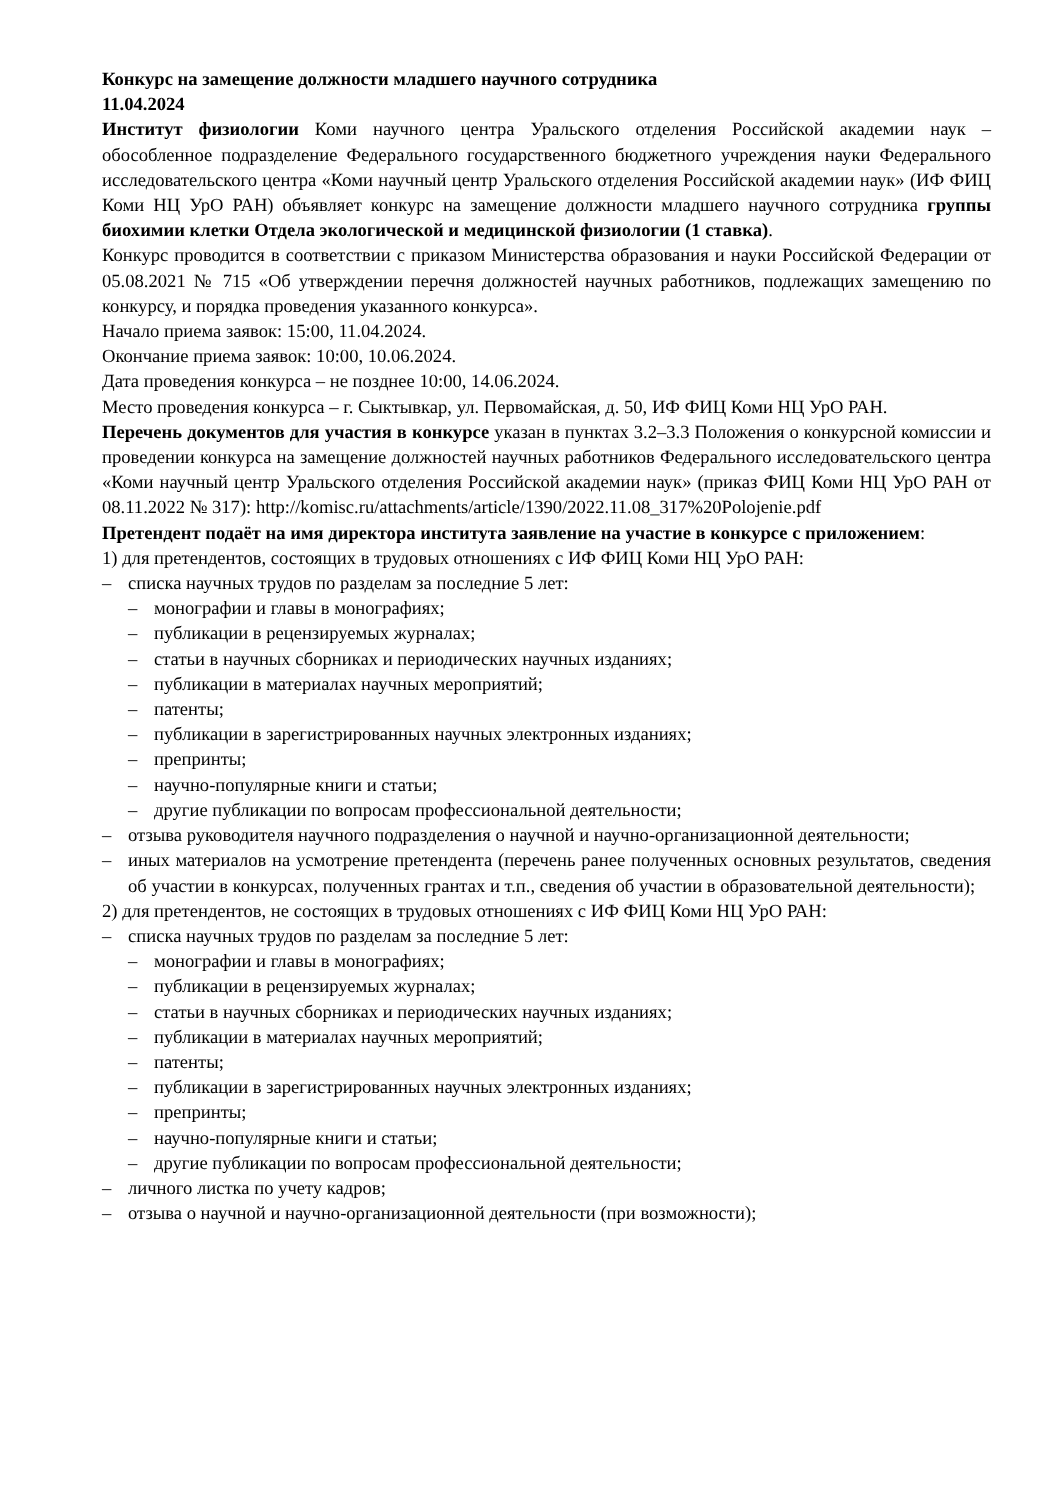Конкурс на замещение должности младшего научного сотрудника
11.04.2024
Институт физиологии Коми научного центра Уральского отделения Российской академии наук – обособленное подразделение Федерального государственного бюджетного учреждения науки Федерального исследовательского центра «Коми научный центр Уральского отделения Российской академии наук» (ИФ ФИЦ Коми НЦ УрО РАН) объявляет конкурс на замещение должности младшего научного сотрудника группы биохимии клетки Отдела экологической и медицинской физиологии (1 ставка).
Конкурс проводится в соответствии с приказом Министерства образования и науки Российской Федерации от 05.08.2021 № 715 «Об утверждении перечня должностей научных работников, подлежащих замещению по конкурсу, и порядка проведения указанного конкурса».
Начало приема заявок: 15:00, 11.04.2024.
Окончание приема заявок: 10:00, 10.06.2024.
Дата проведения конкурса – не позднее 10:00, 14.06.2024.
Место проведения конкурса – г. Сыктывкар, ул. Первомайская, д. 50, ИФ ФИЦ Коми НЦ УрО РАН.
Перечень документов для участия в конкурсе указан в пунктах 3.2–3.3 Положения о конкурсной комиссии и проведении конкурса на замещение должностей научных работников Федерального исследовательского центра «Коми научный центр Уральского отделения Российской академии наук» (приказ ФИЦ Коми НЦ УрО РАН от 08.11.2022 № 317): http://komisc.ru/attachments/article/1390/2022.11.08_317%20Polojenie.pdf
Претендент подаёт на имя директора института заявление на участие в конкурсе с приложением:
1) для претендентов, состоящих в трудовых отношениях с ИФ ФИЦ Коми НЦ УрО РАН:
– списка научных трудов по разделам за последние 5 лет:
– монографии и главы в монографиях;
– публикации в рецензируемых журналах;
– статьи в научных сборниках и периодических научных изданиях;
– публикации в материалах научных мероприятий;
– патенты;
– публикации в зарегистрированных научных электронных изданиях;
– препринты;
– научно-популярные книги и статьи;
– другие публикации по вопросам профессиональной деятельности;
– отзыва руководителя научного подразделения о научной и научно-организационной деятельности;
– иных материалов на усмотрение претендента (перечень ранее полученных основных результатов, сведения об участии в конкурсах, полученных грантах и т.п., сведения об участии в образовательной деятельности);
2) для претендентов, не состоящих в трудовых отношениях с ИФ ФИЦ Коми НЦ УрО РАН:
– списка научных трудов по разделам за последние 5 лет:
– монографии и главы в монографиях;
– публикации в рецензируемых журналах;
– статьи в научных сборниках и периодических научных изданиях;
– публикации в материалах научных мероприятий;
– патенты;
– публикации в зарегистрированных научных электронных изданиях;
– препринты;
– научно-популярные книги и статьи;
– другие публикации по вопросам профессиональной деятельности;
– личного листка по учету кадров;
– отзыва о научной и научно-организационной деятельности (при возможности);